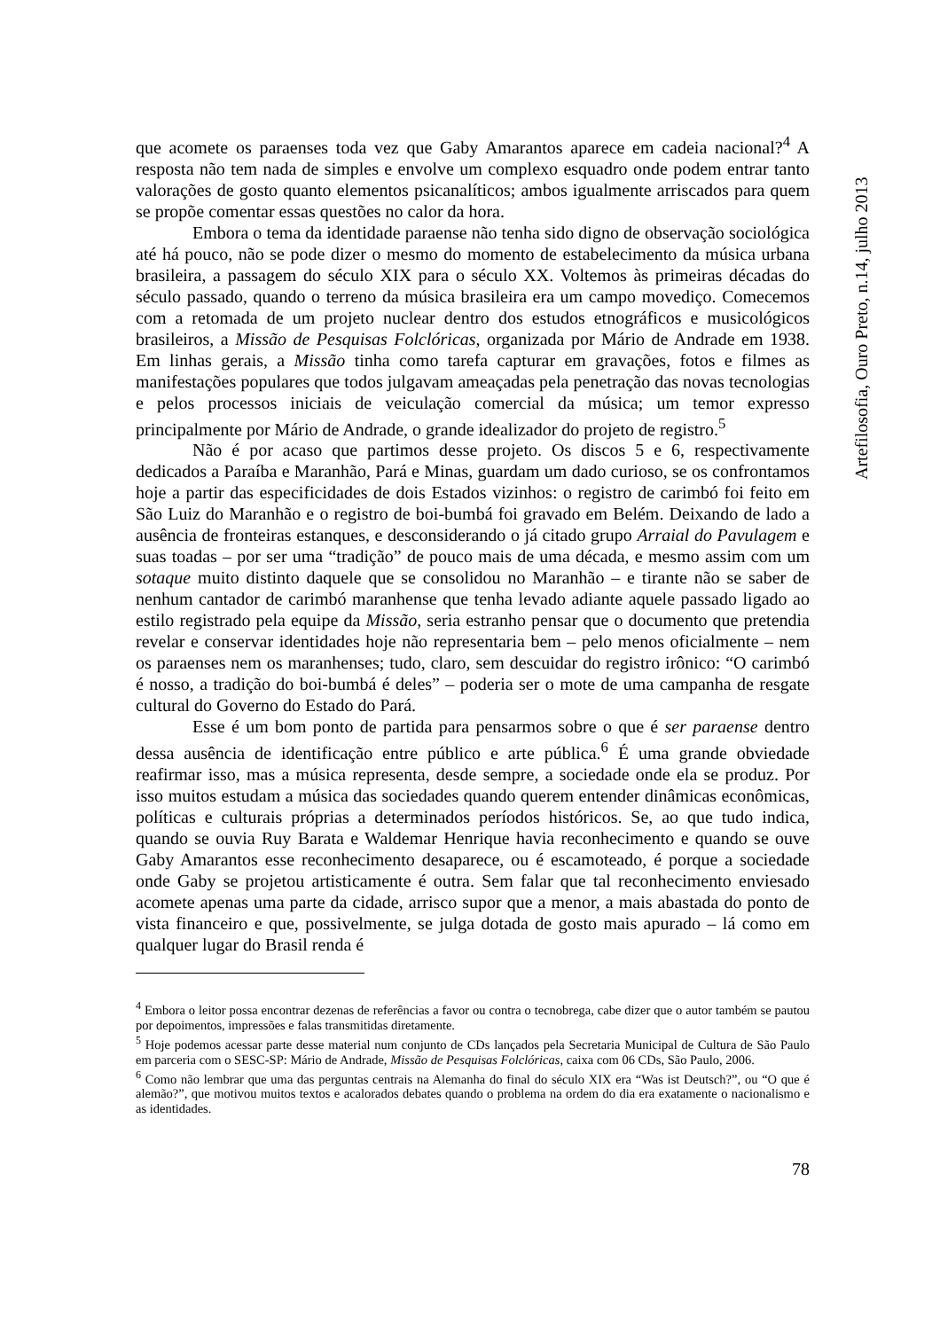Artefilosofia, Ouro Preto, n.14, julho 2013
que acomete os paraenses toda vez que Gaby Amarantos aparece em cadeia nacional?<sup>4</sup> A resposta não tem nada de simples e envolve um complexo esquadro onde podem entrar tanto valorações de gosto quanto elementos psicanalíticos; ambos igualmente arriscados para quem se propõe comentar essas questões no calor da hora.
Embora o tema da identidade paraense não tenha sido digno de observação sociológica até há pouco, não se pode dizer o mesmo do momento de estabelecimento da música urbana brasileira, a passagem do século XIX para o século XX. Voltemos às primeiras décadas do século passado, quando o terreno da música brasileira era um campo movediço. Comecemos com a retomada de um projeto nuclear dentro dos estudos etnográficos e musicológicos brasileiros, a Missão de Pesquisas Folclóricas, organizada por Mário de Andrade em 1938. Em linhas gerais, a Missão tinha como tarefa capturar em gravações, fotos e filmes as manifestações populares que todos julgavam ameaçadas pela penetração das novas tecnologias e pelos processos iniciais de veiculação comercial da música; um temor expresso principalmente por Mário de Andrade, o grande idealizador do projeto de registro.<sup>5</sup>
Não é por acaso que partimos desse projeto. Os discos 5 e 6, respectivamente dedicados a Paraíba e Maranhão, Pará e Minas, guardam um dado curioso, se os confrontamos hoje a partir das especificidades de dois Estados vizinhos: o registro de carimbó foi feito em São Luiz do Maranhão e o registro de boi-bumbá foi gravado em Belém. Deixando de lado a ausência de fronteiras estanques, e desconsiderando o já citado grupo Arraial do Pavulagem e suas toadas – por ser uma “tradição” de pouco mais de uma década, e mesmo assim com um sotaque muito distinto daquele que se consolidou no Maranhão – e tirante não se saber de nenhum cantador de carimbó maranhense que tenha levado adiante aquele passado ligado ao estilo registrado pela equipe da Missão, seria estranho pensar que o documento que pretendia revelar e conservar identidades hoje não representaria bem – pelo menos oficialmente – nem os paraenses nem os maranhenses; tudo, claro, sem descuidar do registro irônico: “O carimbó é nosso, a tradição do boi-bumbá é deles” – poderia ser o mote de uma campanha de resgate cultural do Governo do Estado do Pará.
Esse é um bom ponto de partida para pensarmos sobre o que é ser paraense dentro dessa ausência de identificação entre público e arte pública.<sup>6</sup> É uma grande obviedade reafirmar isso, mas a música representa, desde sempre, a sociedade onde ela se produz. Por isso muitos estudam a música das sociedades quando querem entender dinâmicas econômicas, políticas e culturais próprias a determinados períodos históricos. Se, ao que tudo indica, quando se ouvia Ruy Barata e Waldemar Henrique havia reconhecimento e quando se ouve Gaby Amarantos esse reconhecimento desaparece, ou é escamoteado, é porque a sociedade onde Gaby se projetou artisticamente é outra. Sem falar que tal reconhecimento enviesado acomete apenas uma parte da cidade, arrisco supor que a menor, a mais abastada do ponto de vista financeiro e que, possivelmente, se julga dotada de gosto mais apurado – lá como em qualquer lugar do Brasil renda é
<sup>4</sup> Embora o leitor possa encontrar dezenas de referências a favor ou contra o tecnobrega, cabe dizer que o autor também se pautou por depoimentos, impressões e falas transmitidas diretamente.
<sup>5</sup> Hoje podemos acessar parte desse material num conjunto de CDs lançados pela Secretaria Municipal de Cultura de São Paulo em parceria com o SESC-SP: Mário de Andrade, Missão de Pesquisas Folclóricas, caixa com 06 CDs, São Paulo, 2006.
<sup>6</sup> Como não lembrar que uma das perguntas centrais na Alemanha do final do século XIX era “Was ist Deutsch?”, ou “O que é alemão?”, que motivou muitos textos e acalorados debates quando o problema na ordem do dia era exatamente o nacionalismo e as identidades.
78